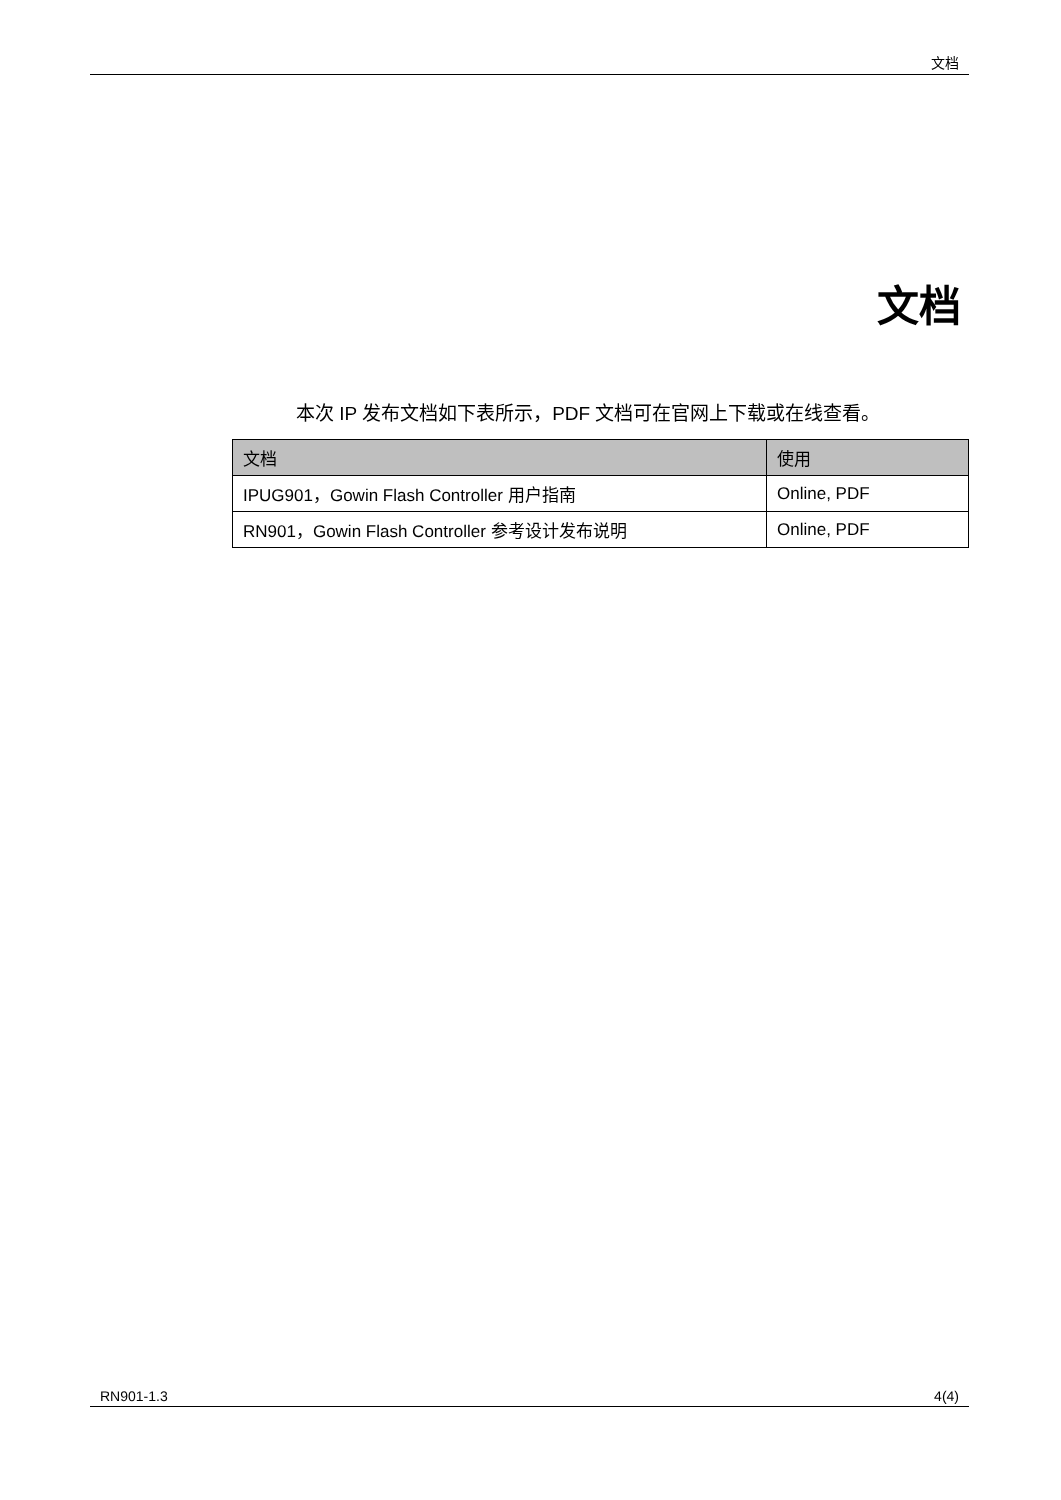文档
文档
本次 IP 发布文档如下表所示，PDF 文档可在官网上下载或在线查看。
| 文档 | 使用 |
| --- | --- |
| IPUG901，Gowin Flash Controller 用户指南 | Online, PDF |
| RN901，Gowin Flash Controller 参考设计发布说明 | Online, PDF |
RN901-1.3 4(4)